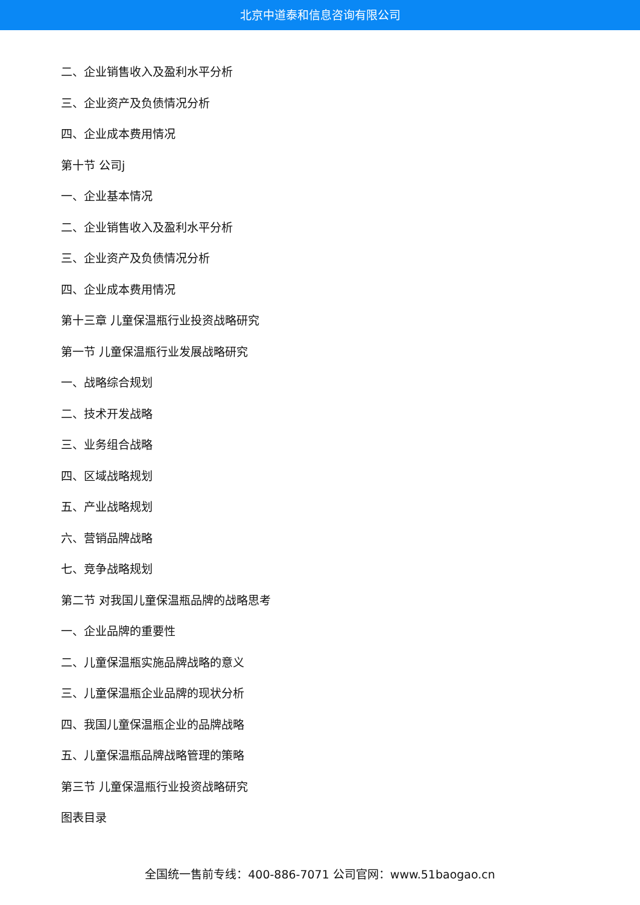北京中道泰和信息咨询有限公司
二、企业销售收入及盈利水平分析
三、企业资产及负债情况分析
四、企业成本费用情况
第十节 公司j
一、企业基本情况
二、企业销售收入及盈利水平分析
三、企业资产及负债情况分析
四、企业成本费用情况
第十三章 儿童保温瓶行业投资战略研究
第一节 儿童保温瓶行业发展战略研究
一、战略综合规划
二、技术开发战略
三、业务组合战略
四、区域战略规划
五、产业战略规划
六、营销品牌战略
七、竞争战略规划
第二节 对我国儿童保温瓶品牌的战略思考
一、企业品牌的重要性
二、儿童保温瓶实施品牌战略的意义
三、儿童保温瓶企业品牌的现状分析
四、我国儿童保温瓶企业的品牌战略
五、儿童保温瓶品牌战略管理的策略
第三节 儿童保温瓶行业投资战略研究
图表目录
全国统一售前专线：400-886-7071 公司官网：www.51baogao.cn